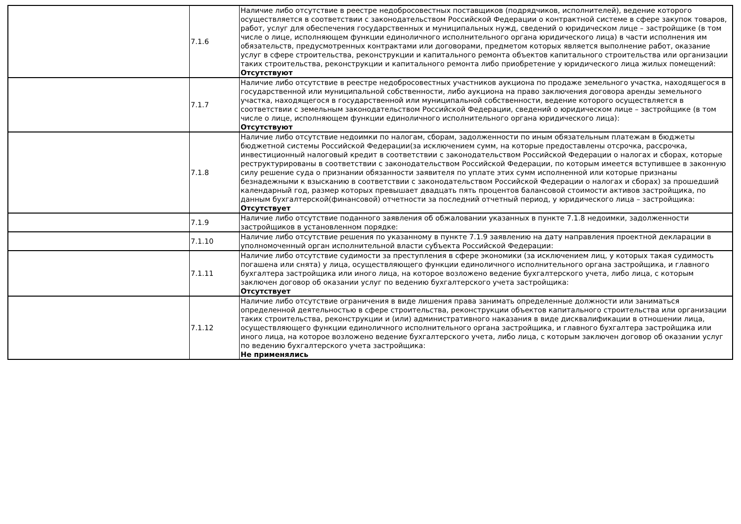| | 7.1.6 | Наличие либо отсутствие в реестре недобросовестных поставщиков (подрядчиков, исполнителей), ведение которого осуществляется в соответствии с законодательством Российской Федерации о контрактной системе в сфере закупок товаров, работ, услуг для обеспечения государственных и муниципальных нужд, сведений о юридическом лице – застройщике (в том числе о лице, исполняющем функции единоличного исполнительного органа юридического лица) в части исполнения им обязательств, предусмотренных контрактами или договорами, предметом которых является выполнение работ, оказание услуг в сфере строительства, реконструкции и капитального ремонта объектов капитального строительства или организации таких строительства, реконструкции и капитального ремонта либо приобретение у юридического лица жилых помещений: Отсутствуют |
| | 7.1.7 | Наличие либо отсутствие в реестре недобросовестных участников аукциона по продаже земельного участка, находящегося в государственной или муниципальной собственности, либо аукциона на право заключения договора аренды земельного участка, находящегося в государственной или муниципальной собственности, ведение которого осуществляется в соответствии с земельным законодательством Российской Федерации, сведений о юридическом лице – застройщике (в том числе о лице, исполняющем функции единоличного исполнительного органа юридического лица): Отсутствуют |
| | 7.1.8 | Наличие либо отсутствие недоимки по налогам, сборам, задолженности по иным обязательным платежам в бюджеты бюджетной системы Российской Федерации(за исключением сумм, на которые предоставлены отсрочка, рассрочка, инвестиционный налоговый кредит в соответствии с законодательством Российской Федерации о налогах и сборах, которые реструктурированы в соответствии с законодательством Российской Федерации, по которым имеется вступившее в законную силу решение суда о признании обязанности заявителя по уплате этих сумм исполненной или которые признаны безнадежными к взысканию в соответствии с законодательством Российской Федерации о налогах и сборах) за прошедший календарный год, размер которых превышает двадцать пять процентов балансовой стоимости активов застройщика, по данным бухгалтерской(финансовой) отчетности за последний отчетный период, у юридического лица – застройщика: Отсутствует |
| | 7.1.9 | Наличие либо отсутствие поданного заявления об обжаловании указанных в пункте 7.1.8 недоимки, задолженности застройщиков в установленном порядке: |
| | 7.1.10 | Наличие либо отсутствие решения по указанному в пункте 7.1.9 заявлению на дату направления проектной декларации в уполномоченный орган исполнительной власти субъекта Российской Федерации: |
| | 7.1.11 | Наличие либо отсутствие судимости за преступления в сфере экономики (за исключением лиц, у которых такая судимость погашена или снята) у лица, осуществляющего функции единоличного исполнительного органа застройщика, и главного бухгалтера застройщика или иного лица, на которое возложено ведение бухгалтерского учета, либо лица, с которым заключен договор об оказании услуг по ведению бухгалтерского учета застройщика: Отсутствует |
| | 7.1.12 | Наличие либо отсутствие ограничения в виде лишения права занимать определенные должности или заниматься определенной деятельностью в сфере строительства, реконструкции объектов капитального строительства или организации таких строительства, реконструкции и (или) административного наказания в виде дисквалификации в отношении лица, осуществляющего функции единоличного исполнительного органа застройщика, и главного бухгалтера застройщика или иного лица, на которое возложено ведение бухгалтерского учета, либо лица, с которым заключен договор об оказании услуг по ведению бухгалтерского учета застройщика: Не применялись |